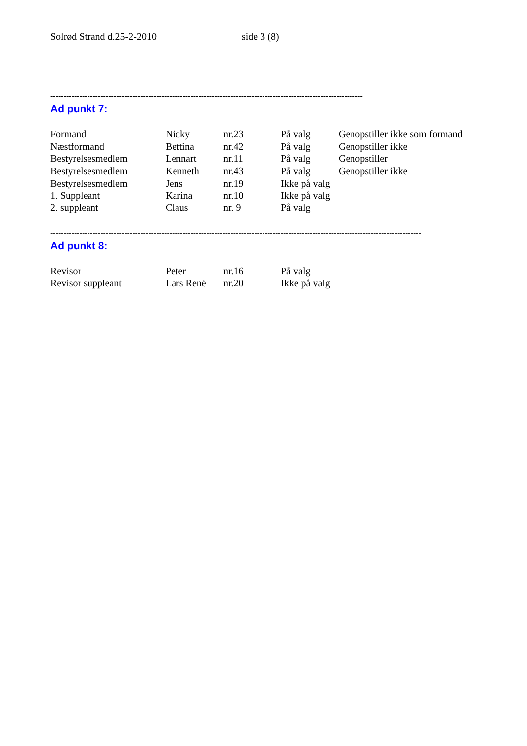Solrød Strand d.25-2-2010 side 3 (8)
----------------------------------------------------------------------------------------------------------------------
Ad punkt 7:
| Formand | Nicky | nr.23 | På valg | Genopstiller ikke som formand |
| Næstformand | Bettina | nr.42 | På valg | Genopstiller ikke |
| Bestyrelsesmedlem | Lennart | nr.11 | På valg | Genopstiller |
| Bestyrelsesmedlem | Kenneth | nr.43 | På valg | Genopstiller ikke |
| Bestyrelsesmedlem | Jens | nr.19 | Ikke på valg | |
| 1. Suppleant | Karina | nr.10 | Ikke på valg | |
| 2. suppleant | Claus | nr. 9 | På valg | |
--------------------------------------------------------------------------------------------------------------------------------------------
Ad punkt 8:
| Revisor | Peter | nr.16 | På valg | |
| Revisor suppleant | Lars René | nr.20 | Ikke på valg | |